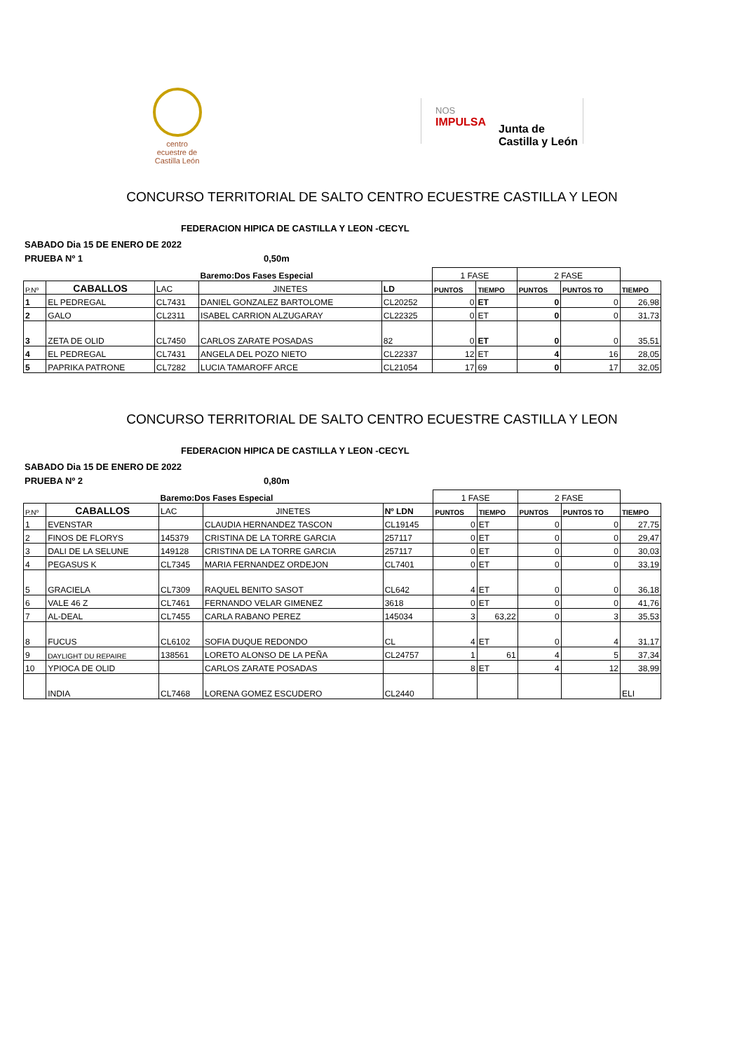centro ecuestre de Castilla León
NOS
IMPULSA
Junta de
Castilla y León
CONCURSO TERRITORIAL DE SALTO CENTRO ECUESTRE CASTILLA Y LEON
FEDERACION HIPICA DE CASTILLA Y LEON -CECYL
SABADO Dia 15 DE ENERO DE 2022
PRUEBA Nº 1 0,50m
| | | | Baremo:Dos Fases Especial | | 1 FASE | | 2 FASE | | |
| P.Nº | CABALLOS | LAC | JINETES | LD | PUNTOS | TIEMPO | PUNTOS | PUNTOS TO | TIEMPO |
| 1 | EL PEDREGAL | CL7431 | DANIEL GONZALEZ BARTOLOME | CL20252 | 0 | ET | 0 | 0 | 26,98 |
| 2 | GALO | CL2311 | ISABEL CARRION ALZUGARAY | CL22325 | 0 | ET | 0 | 0 | 31,73 |
| 3 | ZETA DE OLID | CL7450 | CARLOS ZARATE POSADAS | 82 | 0 | ET | 0 | 0 | 35,51 |
| 4 | EL PEDREGAL | CL7431 | ANGELA DEL POZO NIETO | CL22337 | 12 | ET | 4 | 16 | 28,05 |
| 5 | PAPRIKA PATRONE | CL7282 | LUCIA TAMAROFF ARCE | CL21054 | 17 | 69 | 0 | 17 | 32,05 |
CONCURSO TERRITORIAL DE SALTO CENTRO ECUESTRE CASTILLA Y LEON
FEDERACION HIPICA DE CASTILLA Y LEON -CECYL
SABADO Dia 15 DE ENERO DE 2022
PRUEBA Nº 2 0,80m
| | | Baremo:Dos Fases Especial | | | 1 FASE | | 2 FASE | | |
| P.Nº | CABALLOS | LAC | JINETES | Nº LDN | PUNTOS | TIEMPO | PUNTOS | PUNTOS TO | TIEMPO |
| 1 | EVENSTAR | | CLAUDIA HERNANDEZ TASCON | CL19145 | 0 | ET | 0 | 0 | 27,75 |
| 2 | FINOS DE FLORYS | 145379 | CRISTINA DE LA TORRE GARCIA | 257117 | 0 | ET | 0 | 0 | 29,47 |
| 3 | DALI DE LA SELUNE | 149128 | CRISTINA DE LA TORRE GARCIA | 257117 | 0 | ET | 0 | 0 | 30,03 |
| 4 | PEGASUS K | CL7345 | MARIA FERNANDEZ ORDEJON | CL7401 | 0 | ET | 0 | 0 | 33,19 |
| 5 | GRACIELA | CL7309 | RAQUEL BENITO SASOT | CL642 | 4 | ET | 0 | 0 | 36,18 |
| 6 | VALE 46 Z | CL7461 | FERNANDO VELAR GIMENEZ | 3618 | 0 | ET | 0 | 0 | 41,76 |
| 7 | AL-DEAL | CL7455 | CARLA RABANO PEREZ | 145034 | 3 | 63,22 | 0 | 3 | 35,53 |
| 8 | FUCUS | CL6102 | SOFIA DUQUE REDONDO | CL | 4 | ET | 0 | 4 | 31,17 |
| 9 | DAYLIGHT DU REPAIRE | 138561 | LORETO ALONSO DE LA PEÑA | CL24757 | 1 | 61 | 4 | 5 | 37,34 |
| 10 | YPIOCA DE OLID | | CARLOS ZARATE POSADAS | | 8 | ET | 4 | 12 | 38,99 |
| | INDIA | CL7468 | LORENA GOMEZ ESCUDERO | CL2440 | | | | | ELI |